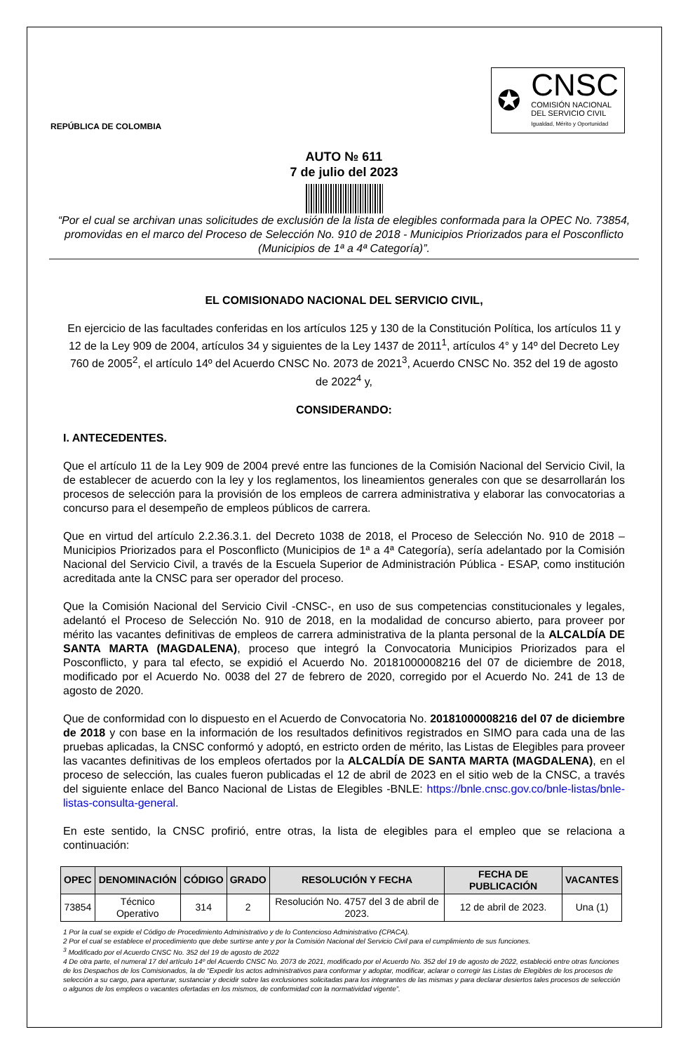REPÚBLICA DE COLOMBIA
✪
CNSC
COMISIÓN NACIONAL
DEL SERVICIO CIVIL
Igualdad, Mérito y Oportunidad
AUTO № 611
7 de julio del 2023
“Por el cual se archivan unas solicitudes de exclusión de la lista de elegibles conformada para la OPEC No. 73854, promovidas en el marco del Proceso de Selección No. 910 de 2018 - Municipios Priorizados para el Posconflicto (Municipios de 1ª a 4ª Categoría)”.
EL COMISIONADO NACIONAL DEL SERVICIO CIVIL,
En ejercicio de las facultades conferidas en los artículos 125 y 130 de la Constitución Política, los artículos 11 y 12 de la Ley 909 de 2004, artículos 34 y siguientes de la Ley 1437 de 2011<sup>1</sup>, artículos 4° y 14º del Decreto Ley 760 de 2005<sup>2</sup>, el artículo 14º del Acuerdo CNSC No. 2073 de 2021<sup>3</sup>, Acuerdo CNSC No. 352 del 19 de agosto de 2022<sup>4</sup> y,
CONSIDERANDO:
I. ANTECEDENTES.
Que el artículo 11 de la Ley 909 de 2004 prevé entre las funciones de la Comisión Nacional del Servicio Civil, la de establecer de acuerdo con la ley y los reglamentos, los lineamientos generales con que se desarrollarán los procesos de selección para la provisión de los empleos de carrera administrativa y elaborar las convocatorias a concurso para el desempeño de empleos públicos de carrera.
Que en virtud del artículo 2.2.36.3.1. del Decreto 1038 de 2018, el Proceso de Selección No. 910 de 2018 – Municipios Priorizados para el Posconflicto (Municipios de 1ª a 4ª Categoría), sería adelantado por la Comisión Nacional del Servicio Civil, a través de la Escuela Superior de Administración Pública - ESAP, como institución acreditada ante la CNSC para ser operador del proceso.
Que la Comisión Nacional del Servicio Civil -CNSC-, en uso de sus competencias constitucionales y legales, adelantó el Proceso de Selección No. 910 de 2018, en la modalidad de concurso abierto, para proveer por mérito las vacantes definitivas de empleos de carrera administrativa de la planta personal de la ALCALDÍA DE SANTA MARTA (MAGDALENA), proceso que integró la Convocatoria Municipios Priorizados para el Posconflicto, y para tal efecto, se expidió el Acuerdo No. 20181000008216 del 07 de diciembre de 2018, modificado por el Acuerdo No. 0038 del 27 de febrero de 2020, corregido por el Acuerdo No. 241 de 13 de agosto de 2020.
Que de conformidad con lo dispuesto en el Acuerdo de Convocatoria No. 20181000008216 del 07 de diciembre de 2018 y con base en la información de los resultados definitivos registrados en SIMO para cada una de las pruebas aplicadas, la CNSC conformó y adoptó, en estricto orden de mérito, las Listas de Elegibles para proveer las vacantes definitivas de los empleos ofertados por la ALCALDÍA DE SANTA MARTA (MAGDALENA), en el proceso de selección, las cuales fueron publicadas el 12 de abril de 2023 en el sitio web de la CNSC, a través del siguiente enlace del Banco Nacional de Listas de Elegibles -BNLE: https://bnle.cnsc.gov.co/bnle-listas/bnle-listas-consulta-general.
En este sentido, la CNSC profirió, entre otras, la lista de elegibles para el empleo que se relaciona a continuación:
| OPEC | DENOMINACIÓN | CÓDIGO | GRADO | RESOLUCIÓN Y FECHA | FECHA DE PUBLICACIÓN | VACANTES |
| --- | --- | --- | --- | --- | --- | --- |
| 73854 | Técnico Operativo | 314 | 2 | Resolución No. 4757 del 3 de abril de 2023. | 12 de abril de 2023. | Una (1) |
1 Por la cual se expide el Código de Procedimiento Administrativo y de lo Contencioso Administrativo (CPACA).
2 Por el cual se establece el procedimiento que debe surtirse ante y por la Comisión Nacional del Servicio Civil para el cumplimiento de sus funciones.
<sup>3</sup> Modificado por el Acuerdo CNSC No. 352 del 19 de agosto de 2022
4 De otra parte, el numeral 17 del artículo 14º del Acuerdo CNSC No. 2073 de 2021, modificado por el Acuerdo No. 352 del 19 de agosto de 2022, estableció entre otras funciones de los Despachos de los Comisionados, la de “Expedir los actos administrativos para conformar y adoptar, modificar, aclarar o corregir las Listas de Elegibles de los procesos de selección a su cargo, para aperturar, sustanciar y decidir sobre las exclusiones solicitadas para los integrantes de las mismas y para declarar desiertos tales procesos de selección o algunos de los empleos o vacantes ofertadas en los mismos, de conformidad con la normatividad vigente”.